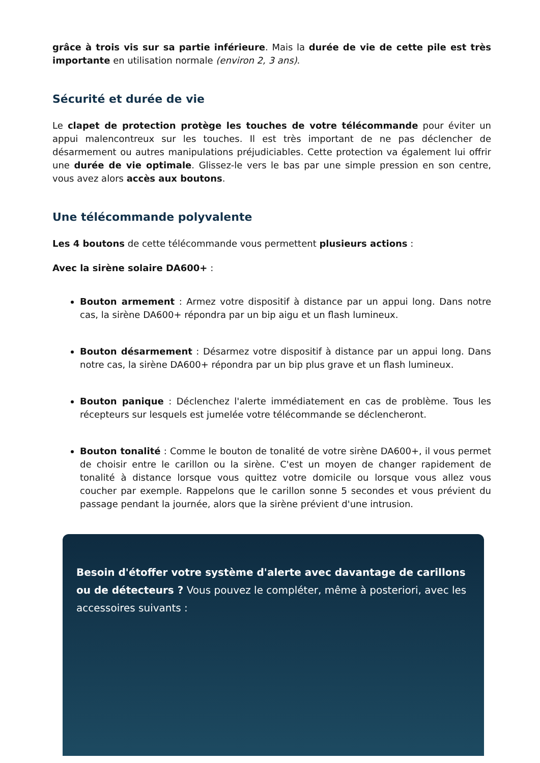grâce à trois vis sur sa partie inférieure. Mais la durée de vie de cette pile est très importante en utilisation normale (environ 2, 3 ans).
Sécurité et durée de vie
Le clapet de protection protège les touches de votre télécommande pour éviter un appui malencontreux sur les touches. Il est très important de ne pas déclencher de désarmement ou autres manipulations préjudiciables. Cette protection va également lui offrir une durée de vie optimale. Glissez-le vers le bas par une simple pression en son centre, vous avez alors accès aux boutons.
Une télécommande polyvalente
Les 4 boutons de cette télécommande vous permettent plusieurs actions :
Avec la sirène solaire DA600+ :
Bouton armement : Armez votre dispositif à distance par un appui long. Dans notre cas, la sirène DA600+ répondra par un bip aigu et un flash lumineux.
Bouton désarmement : Désarmez votre dispositif à distance par un appui long. Dans notre cas, la sirène DA600+ répondra par un bip plus grave et un flash lumineux.
Bouton panique : Déclenchez l'alerte immédiatement en cas de problème. Tous les récepteurs sur lesquels est jumelée votre télécommande se déclencheront.
Bouton tonalité : Comme le bouton de tonalité de votre sirène DA600+, il vous permet de choisir entre le carillon ou la sirène. C'est un moyen de changer rapidement de tonalité à distance lorsque vous quittez votre domicile ou lorsque vous allez vous coucher par exemple. Rappelons que le carillon sonne 5 secondes et vous prévient du passage pendant la journée, alors que la sirène prévient d'une intrusion.
Besoin d'étoffer votre système d'alerte avec davantage de carillons ou de détecteurs ? Vous pouvez le compléter, même à posteriori, avec les accessoires suivants :